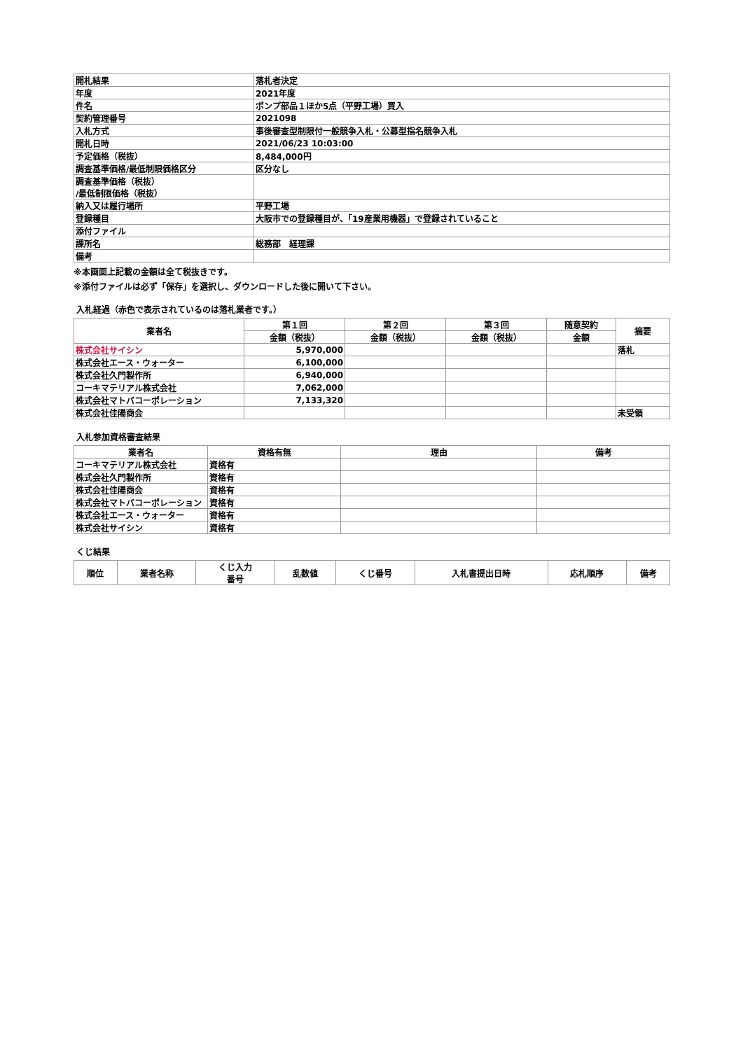| 開札結果 | 落札者決定 |
| 年度 | 2021年度 |
| 件名 | ポンプ部品１ほか5点（平野工場）買入 |
| 契約管理番号 | 2021098 |
| 入札方式 | 事後審査型制限付一般競争入札・公募型指名競争入札 |
| 開札日時 | 2021/06/23 10:03:00 |
| 予定価格（税抜） | 8,484,000円 |
| 調査基準価格/最低制限価格区分 | 区分なし |
| 調査基準価格（税抜） /最低制限価格（税抜） | |
| 納入又は履行場所 | 平野工場 |
| 登録種目 | 大阪市での登録種目が、「19産業用機器」で登録されていること |
| 添付ファイル | |
| 課所名 | 総務部 経理課 |
| 備考 | |
※本画面上記載の金額は全て税抜きです。
※添付ファイルは必ず「保存」を選択し、ダウンロードした後に開いて下さい。
入札経過（赤色で表示されているのは落札業者です。）
| 業者名 | 第１回 | 第２回 | 第３回 | 随意契約 | 摘要 |
| --- | --- | --- | --- | --- | --- |
| | 金額（税抜） | 金額（税抜） | 金額（税抜） | 金額 | |
| 株式会社サイシン | 5,970,000 | | | | 落札 |
| 株式会社エース・ウォーター | 6,100,000 | | | | |
| 株式会社久門製作所 | 6,940,000 | | | | |
| コーキマテリアル株式会社 | 7,062,000 | | | | |
| 株式会社マトバコーポレーション | 7,133,320 | | | | |
| 株式会社佳陽商会 | | | | | 未受領 |
入札参加資格審査結果
| 業者名 | 資格有無 | 理由 | 備考 |
| --- | --- | --- | --- |
| コーキマテリアル株式会社 | 資格有 | | |
| 株式会社久門製作所 | 資格有 | | |
| 株式会社佳陽商会 | 資格有 | | |
| 株式会社マトバコーポレーション | 資格有 | | |
| 株式会社エース・ウォーター | 資格有 | | |
| 株式会社サイシン | 資格有 | | |
くじ結果
| 順位 | 業者名称 | くじ入力 番号 | 乱数値 | くじ番号 | 入札書提出日時 | 応札順序 | 備考 |
| --- | --- | --- | --- | --- | --- | --- | --- |